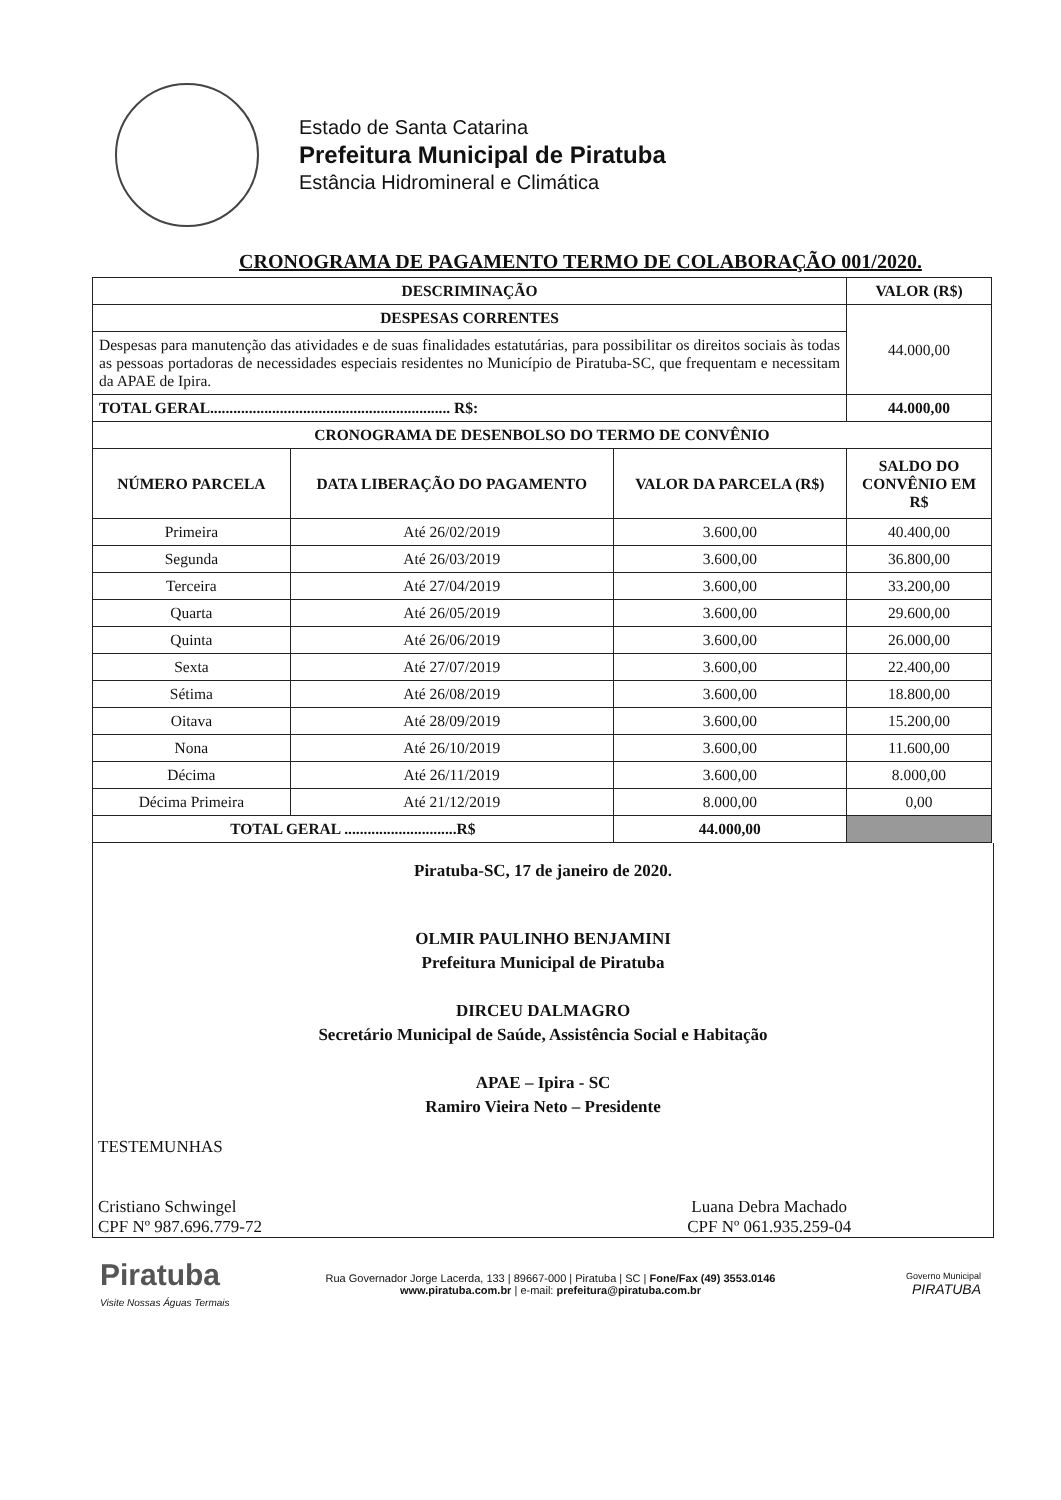Estado de Santa Catarina
Prefeitura Municipal de Piratuba
Estância Hidromineral e Climática
CRONOGRAMA DE PAGAMENTO TERMO DE COLABORAÇÃO 001/2020.
| DESCRIMINAÇÃO | | | VALOR (R$) |
| --- | --- | --- | --- |
| DESPESAS CORRENTES | | | 44.000,00 |
| Despesas para manutenção das atividades e de suas finalidades estatutárias, para possibilitar os direitos sociais às todas as pessoas portadoras de necessidades especiais residentes no Município de Piratuba-SC, que frequentam e necessitam da APAE de Ipira. | | | |
| TOTAL GERAL.............................................................. R$: | | | 44.000,00 |
| CRONOGRAMA DE DESENBOLSO DO TERMO DE CONVÊNIO | | | |
| NÚMERO PARCELA | DATA LIBERAÇÃO DO PAGAMENTO | VALOR DA PARCELA (R$) | SALDO DO CONVÊNIO EM R$ |
| Primeira | Até 26/02/2019 | 3.600,00 | 40.400,00 |
| Segunda | Até 26/03/2019 | 3.600,00 | 36.800,00 |
| Terceira | Até 27/04/2019 | 3.600,00 | 33.200,00 |
| Quarta | Até 26/05/2019 | 3.600,00 | 29.600,00 |
| Quinta | Até 26/06/2019 | 3.600,00 | 26.000,00 |
| Sexta | Até 27/07/2019 | 3.600,00 | 22.400,00 |
| Sétima | Até 26/08/2019 | 3.600,00 | 18.800,00 |
| Oitava | Até 28/09/2019 | 3.600,00 | 15.200,00 |
| Nona | Até 26/10/2019 | 3.600,00 | 11.600,00 |
| Décima | Até 26/11/2019 | 3.600,00 | 8.000,00 |
| Décima Primeira | Até 21/12/2019 | 8.000,00 | 0,00 |
| TOTAL GERAL .............................R$ | | 44.000,00 | |
Piratuba-SC, 17 de janeiro de 2020.
OLMIR PAULINHO BENJAMINI
Prefeitura Municipal de Piratuba
DIRCEU DALMAGRO
Secretário Municipal de Saúde, Assistência Social e Habitação
APAE – Ipira - SC
Ramiro Vieira Neto – Presidente
TESTEMUNHAS
Cristiano Schwingel
CPF Nº 987.696.779-72
Luana Debra Machado
CPF Nº 061.935.259-04
Piratuba
Visite Nossas Águas Termais
Rua Governador Jorge Lacerda, 133 | 89667-000 | Piratuba | SC | Fone/Fax (49) 3553.0146
www.piratuba.com.br | e-mail: prefeitura@piratuba.com.br
Governo Municipal
PIRATUBA